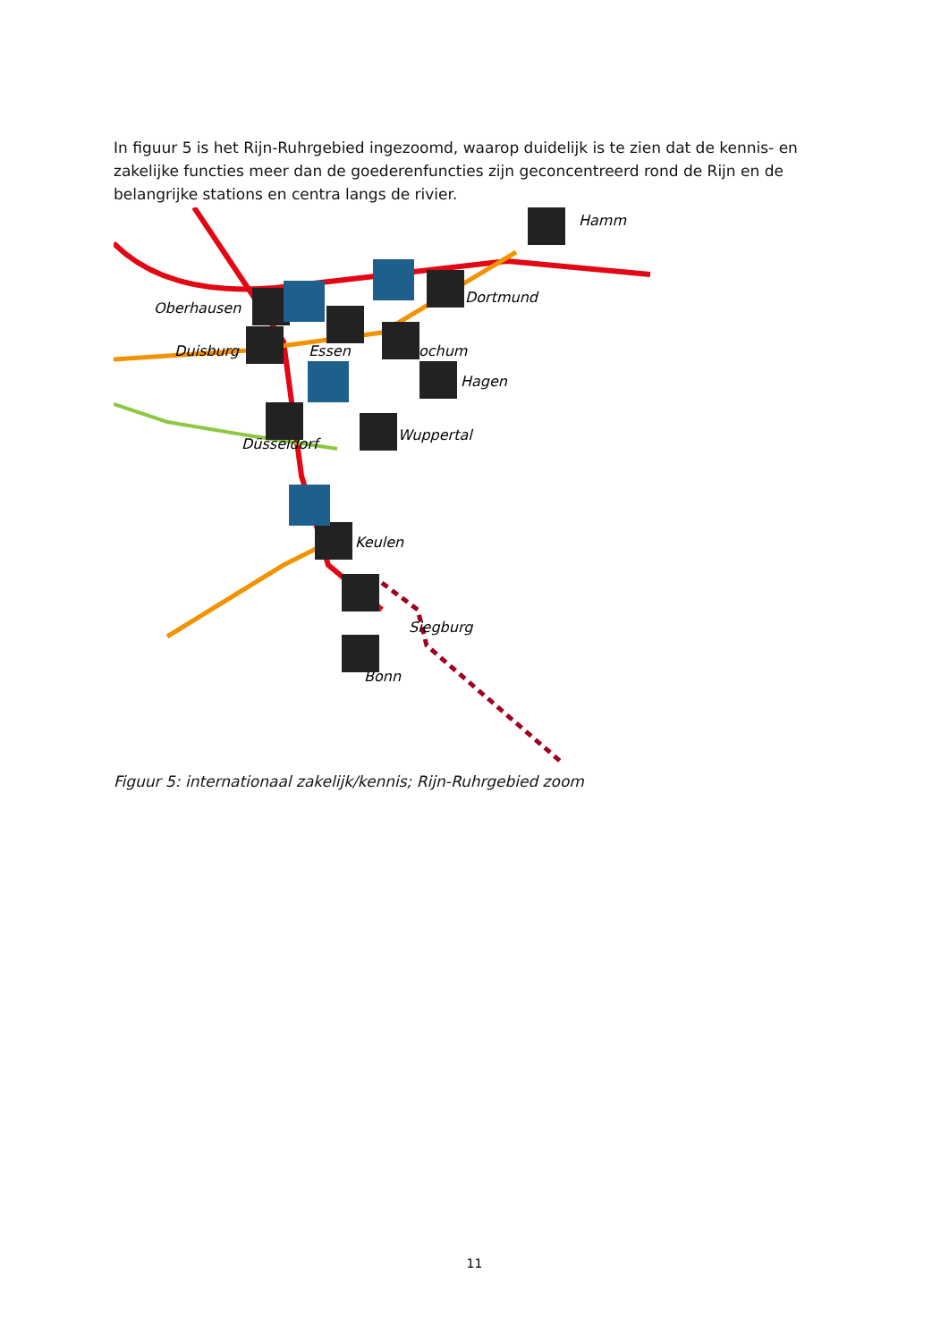In figuur 5 is het Rijn-Ruhrgebied ingezoomd, waarop duidelijk is te zien dat de kennis- en zakelijke functies meer dan de goederenfuncties zijn geconcentreerd rond de Rijn en de belangrijke stations en centra langs de rivier.
Oberhausen
Duisburg
Essen
Bochum
Dortmund
Hamm
Hagen
Wuppertal
Düsseldorf
Keulen
Siegburg
Bonn
Figuur 5: internationaal zakelijk/kennis; Rijn-Ruhrgebied zoom
11